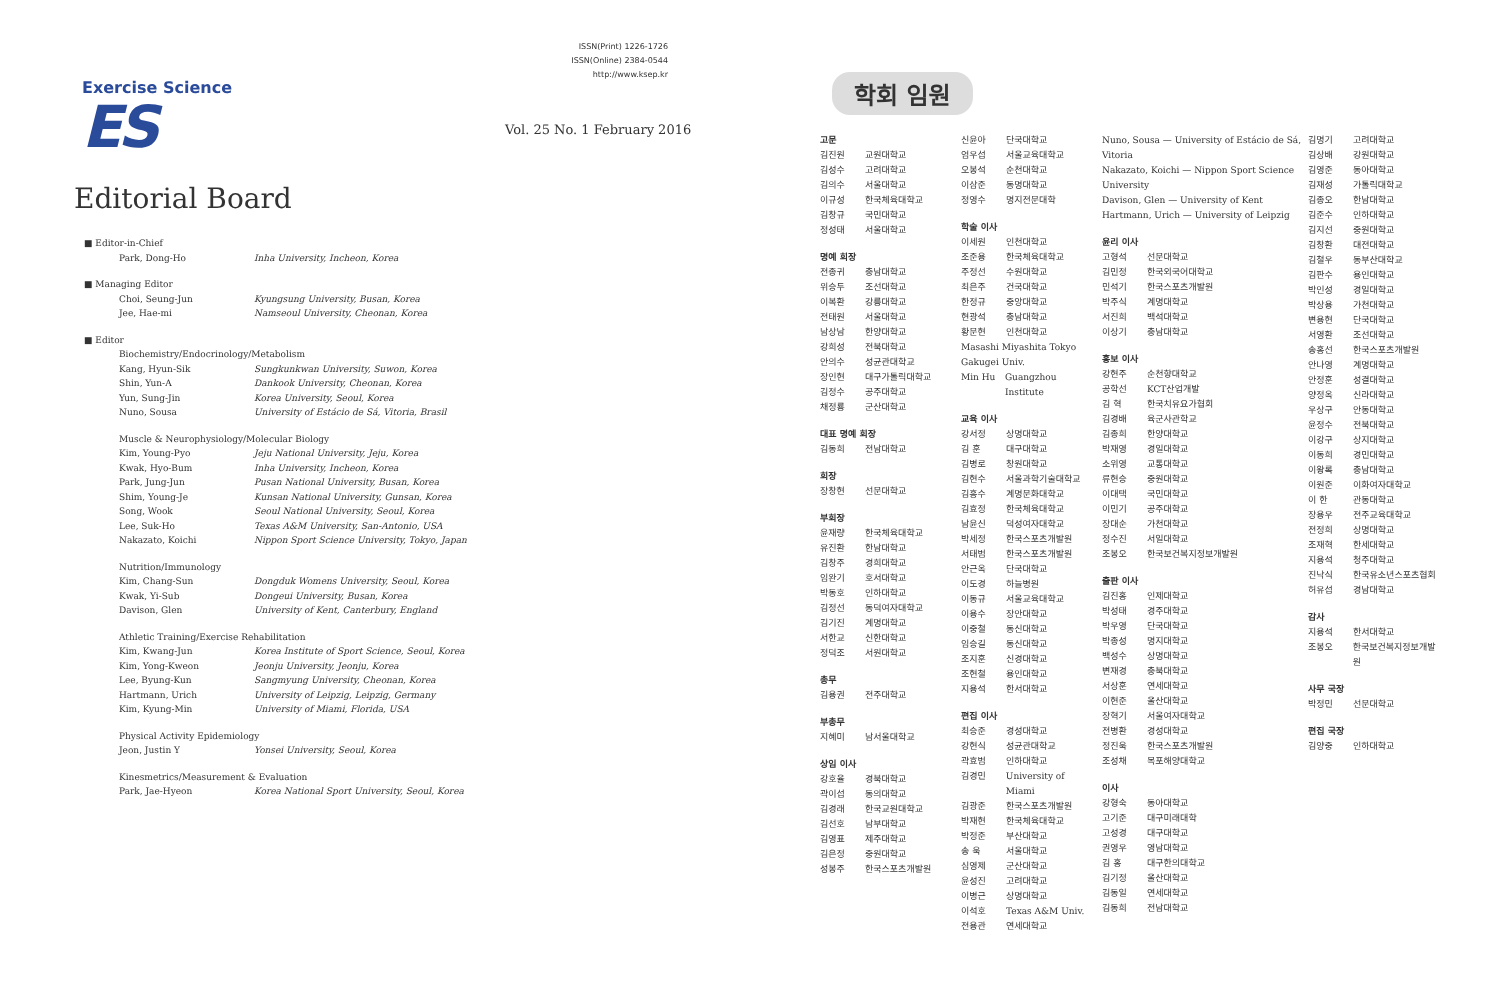ISSN(Print) 1226-1726
ISSN(Online) 2384-0544
http://www.ksep.kr
Exercise Science
ES
Vol. 25 No. 1 February 2016
Editorial Board
■ Editor-in-Chief
Park, Dong-Ho Inha University, Incheon, Korea
■ Managing Editor
Choi, Seung-Jun Kyungsung University, Busan, Korea
Jee, Hae-mi Namseoul University, Cheonan, Korea
■ Editor
Biochemistry/Endocrinology/Metabolism
Kang, Hyun-Sik Sungkunkwan University, Suwon, Korea
Shin, Yun-A Dankook University, Cheonan, Korea
Yun, Sung-Jin Korea University, Seoul, Korea
Nuno, Sousa University of Estácio de Sá, Vitoria, Brasil
Muscle & Neurophysiology/Molecular Biology
Kim, Young-Pyo Jeju National University, Jeju, Korea
Kwak, Hyo-Bum Inha University, Incheon, Korea
Park, Jung-Jun Pusan National University, Busan, Korea
Shim, Young-Je Kunsan National University, Gunsan, Korea
Song, Wook Seoul National University, Seoul, Korea
Lee, Suk-Ho Texas A&M University, San-Antonio, USA
Nakazato, Koichi Nippon Sport Science University, Tokyo, Japan
Nutrition/Immunology
Kim, Chang-Sun Dongduk Womens University, Seoul, Korea
Kwak, Yi-Sub Dongeui University, Busan, Korea
Davison, Glen University of Kent, Canterbury, England
Athletic Training/Exercise Rehabilitation
Kim, Kwang-Jun Korea Institute of Sport Science, Seoul, Korea
Kim, Yong-Kweon Jeonju University, Jeonju, Korea
Lee, Byung-Kun Sangmyung University, Cheonan, Korea
Hartmann, Urich University of Leipzig, Leipzig, Germany
Kim, Kyung-Min University of Miami, Florida, USA
Physical Activity Epidemiology
Jeon, Justin Y Yonsei University, Seoul, Korea
Kinesmetrics/Measurement & Evaluation
Park, Jae-Hyeon Korea National Sport University, Seoul, Korea
학회 임원
고문
김진원 교원대학교
김성수 고려대학교
김의수 서울대학교
이규성 한국체육대학교
김창규 국민대학교
정성태 서울대학교
명예 회장
전종귀 충남대학교
위승두 조선대학교
이복환 강릉대학교
전태원 서울대학교
남상남 한양대학교
강희성 전북대학교
안의수 성균관대학교
장인현 대구가톨릭대학교
김정수 공주대학교
채정룡 군산대학교
대표 명예 회장
김동희 전남대학교
회장
장창현 선문대학교
부회장
윤재량 한국체육대학교
유진환 한남대학교
김창주 경희대학교
임완기 호서대학교
박동호 인하대학교
김정선 동덕여자대학교
김기진 계명대학교
서한교 신한대학교
정덕조 서원대학교
총무
김용권 전주대학교
부총무
지혜미 남서울대학교
상임 이사
강호율 경북대학교
곽이섭 동의대학교
김경래 한국교원대학교
김선호 남부대학교
김영표 제주대학교
김은정 중원대학교
성봉주 한국스포츠개발원
신윤아 단국대학교
엄우섭 서울교육대학교
오봉석 순천대학교
이삼준 동명대학교
정영수 명지전문대학
학술 이사
이세원 인천대학교
조준용 한국체육대학교
주정선 수원대학교
최은주 건국대학교
한정규 중앙대학교
현광석 충남대학교
황문현 인천대학교
Masashi Miyashita Tokyo Gakugei Univ.
Min Hu Guangzhou Institute
교육 이사
강서정 상명대학교
김 훈 대구대학교
김병로 창원대학교
김현수 서울과학기술대학교
김흥수 계명문화대학교
김효정 한국체육대학교
남윤신 덕성여자대학교
박세정 한국스포츠개발원
서태범 한국스포츠개발원
안근옥 단국대학교
이도경 하늘병원
이동규 서울교육대학교
이용수 장안대학교
이중철 동신대학교
임승길 동신대학교
조지훈 신경대학교
조현철 용인대학교
지용석 한서대학교
편집 이사
최승준 경성대학교
강현식 성균관대학교
곽효범 인하대학교
김경민 University of Miami
김광준 한국스포츠개발원
박재현 한국체육대학교
박정준 부산대학교
송 욱 서울대학교
심영제 군산대학교
윤성진 고려대학교
이병근 상명대학교
이석호 Texas A&M Univ.
전용관 연세대학교
Nuno, Sousa — University of Estácio de Sá, Vitoria
Nakazato, Koichi — Nippon Sport Science University
Davison, Glen — University of Kent
Hartmann, Urich — University of Leipzig
윤리 이사
고형석 선문대학교
김민정 한국외국어대학교
민석기 한국스포츠개발원
박주식 계명대학교
서진희 백석대학교
이상기 충남대학교
홍보 이사
강현주 순천향대학교
공학선 KCT산업개발
김 혁 한국치유요가협회
김경배 육군사관학교
김종희 한양대학교
박재영 경일대학교
소위영 교통대학교
류현승 중원대학교
이대택 국민대학교
이민기 공주대학교
장대순 가천대학교
정수진 서일대학교
조봉오 한국보건복지정보개발원
출판 이사
김진홍 인제대학교
박성태 경주대학교
박우영 단국대학교
박종성 명지대학교
백성수 상명대학교
변재경 충북대학교
서상훈 연세대학교
이현준 울산대학교
장혁기 서울여자대학교
전병환 경성대학교
정진욱 한국스포츠개발원
조성채 목포해양대학교
이사
강형숙 동아대학교
고기준 대구미래대학
고성경 대구대학교
권영우 영남대학교
김 홍 대구한의대학교
김기정 울산대학교
김동일 연세대학교
김동희 전남대학교
김명기 고려대학교
김상배 강원대학교
김영준 동아대학교
김재성 가톨릭대학교
김종오 한남대학교
김준수 인하대학교
김지선 중원대학교
김창환 대전대학교
김철우 동부산대학교
김판수 용인대학교
박인성 경일대학교
박상용 가천대학교
변용현 단국대학교
서영환 조선대학교
송홍선 한국스포츠개발원
안나영 계명대학교
안정훈 성결대학교
양정옥 신라대학교
우상구 안동대학교
윤정수 전북대학교
이강구 상지대학교
이동희 경민대학교
이왕록 충남대학교
이원준 이화여자대학교
이 한 관동대학교
장용우 전주교육대학교
전정희 상명대학교
조재혁 한세대학교
지용석 청주대학교
진낙식 한국유소년스포츠협회
허유섭 경남대학교
감사
지용석 한서대학교
조봉오 한국보건복지정보개발원
사무 국장
박정민 선문대학교
편집 국장
김양중 인하대학교